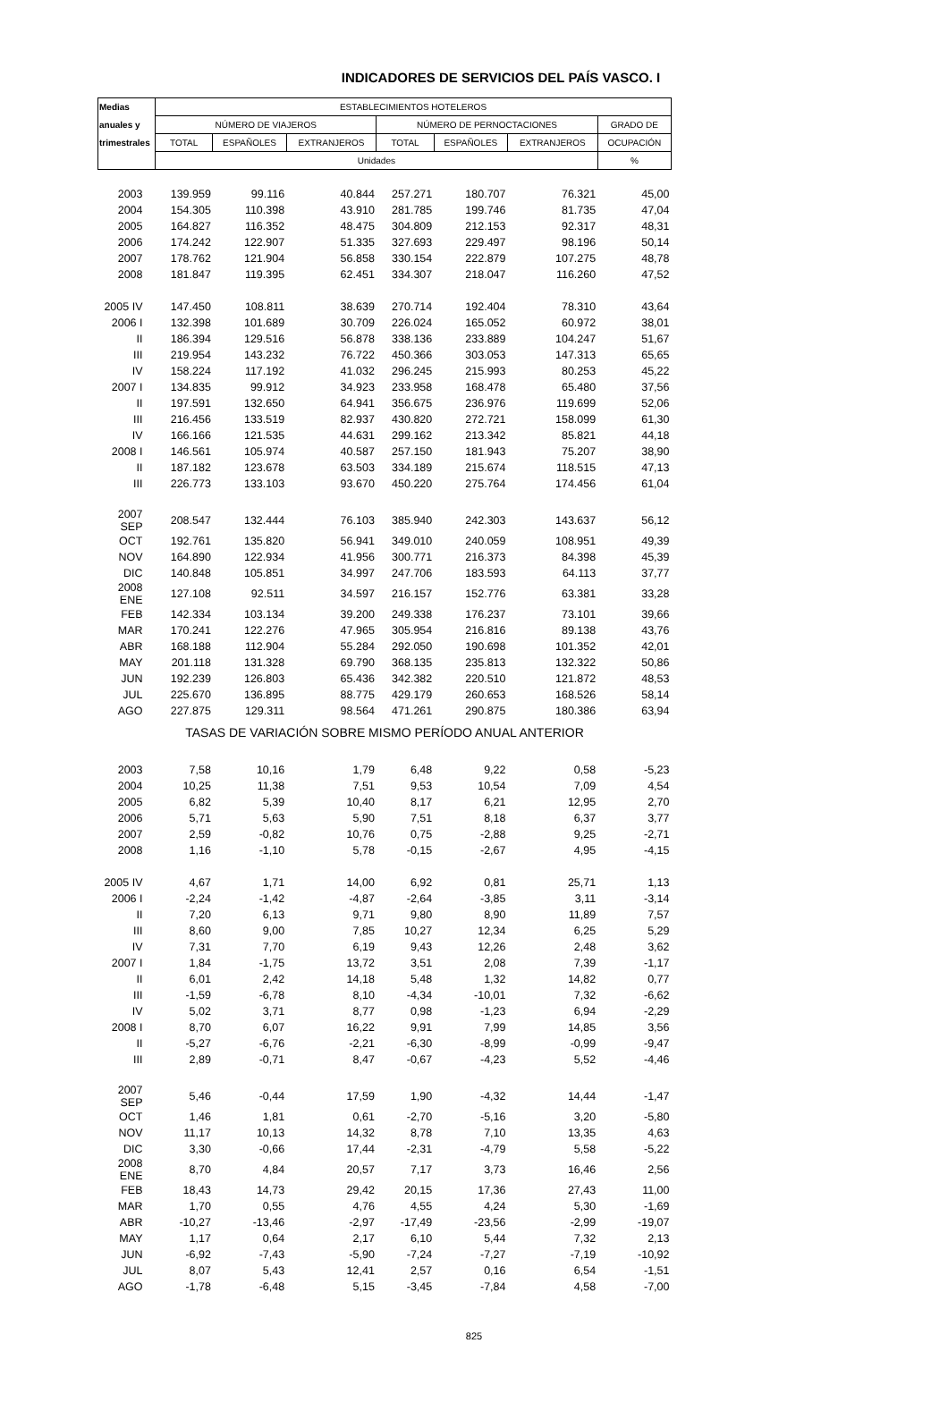INDICADORES DE SERVICIOS DEL PAÍS VASCO. I
| Medias | ESTABLECIMIENTOS HOTELEROS | | | | | | |
| --- | --- | --- | --- | --- | --- | --- | --- |
| anuales y | NÚMERO DE VIAJEROS | | | NÚMERO DE PERNOCTACIONES | | | GRADO DE |
| trimestrales | TOTAL | ESPAÑOLES | EXTRANJEROS | TOTAL | ESPAÑOLES | EXTRANJEROS | OCUPACIÓN |
| | Unidades | | | | | | % |
| 2003 | 139.959 | 99.116 | 40.844 | 257.271 | 180.707 | 76.321 | 45,00 |
| 2004 | 154.305 | 110.398 | 43.910 | 281.785 | 199.746 | 81.735 | 47,04 |
| 2005 | 164.827 | 116.352 | 48.475 | 304.809 | 212.153 | 92.317 | 48,31 |
| 2006 | 174.242 | 122.907 | 51.335 | 327.693 | 229.497 | 98.196 | 50,14 |
| 2007 | 178.762 | 121.904 | 56.858 | 330.154 | 222.879 | 107.275 | 48,78 |
| 2008 | 181.847 | 119.395 | 62.451 | 334.307 | 218.047 | 116.260 | 47,52 |
| 2005 IV | 147.450 | 108.811 | 38.639 | 270.714 | 192.404 | 78.310 | 43,64 |
| 2006 I | 132.398 | 101.689 | 30.709 | 226.024 | 165.052 | 60.972 | 38,01 |
| II | 186.394 | 129.516 | 56.878 | 338.136 | 233.889 | 104.247 | 51,67 |
| III | 219.954 | 143.232 | 76.722 | 450.366 | 303.053 | 147.313 | 65,65 |
| IV | 158.224 | 117.192 | 41.032 | 296.245 | 215.993 | 80.253 | 45,22 |
| 2007 I | 134.835 | 99.912 | 34.923 | 233.958 | 168.478 | 65.480 | 37,56 |
| II | 197.591 | 132.650 | 64.941 | 356.675 | 236.976 | 119.699 | 52,06 |
| III | 216.456 | 133.519 | 82.937 | 430.820 | 272.721 | 158.099 | 61,30 |
| IV | 166.166 | 121.535 | 44.631 | 299.162 | 213.342 | 85.821 | 44,18 |
| 2008 I | 146.561 | 105.974 | 40.587 | 257.150 | 181.943 | 75.207 | 38,90 |
| II | 187.182 | 123.678 | 63.503 | 334.189 | 215.674 | 118.515 | 47,13 |
| III | 226.773 | 133.103 | 93.670 | 450.220 | 275.764 | 174.456 | 61,04 |
| 2007 SEP | 208.547 | 132.444 | 76.103 | 385.940 | 242.303 | 143.637 | 56,12 |
| OCT | 192.761 | 135.820 | 56.941 | 349.010 | 240.059 | 108.951 | 49,39 |
| NOV | 164.890 | 122.934 | 41.956 | 300.771 | 216.373 | 84.398 | 45,39 |
| DIC | 140.848 | 105.851 | 34.997 | 247.706 | 183.593 | 64.113 | 37,77 |
| 2008 ENE | 127.108 | 92.511 | 34.597 | 216.157 | 152.776 | 63.381 | 33,28 |
| FEB | 142.334 | 103.134 | 39.200 | 249.338 | 176.237 | 73.101 | 39,66 |
| MAR | 170.241 | 122.276 | 47.965 | 305.954 | 216.816 | 89.138 | 43,76 |
| ABR | 168.188 | 112.904 | 55.284 | 292.050 | 190.698 | 101.352 | 42,01 |
| MAY | 201.118 | 131.328 | 69.790 | 368.135 | 235.813 | 132.322 | 50,86 |
| JUN | 192.239 | 126.803 | 65.436 | 342.382 | 220.510 | 121.872 | 48,53 |
| JUL | 225.670 | 136.895 | 88.775 | 429.179 | 260.653 | 168.526 | 58,14 |
| AGO | 227.875 | 129.311 | 98.564 | 471.261 | 290.875 | 180.386 | 63,94 |
| TASAS DE VARIACIÓN SOBRE MISMO PERÍODO ANUAL ANTERIOR | | | | | | | |
| 2003 | 7,58 | 10,16 | 1,79 | 6,48 | 9,22 | 0,58 | -5,23 |
| 2004 | 10,25 | 11,38 | 7,51 | 9,53 | 10,54 | 7,09 | 4,54 |
| 2005 | 6,82 | 5,39 | 10,40 | 8,17 | 6,21 | 12,95 | 2,70 |
| 2006 | 5,71 | 5,63 | 5,90 | 7,51 | 8,18 | 6,37 | 3,77 |
| 2007 | 2,59 | -0,82 | 10,76 | 0,75 | -2,88 | 9,25 | -2,71 |
| 2008 | 1,16 | -1,10 | 5,78 | -0,15 | -2,67 | 4,95 | -4,15 |
| 2005 IV | 4,67 | 1,71 | 14,00 | 6,92 | 0,81 | 25,71 | 1,13 |
| 2006 I | -2,24 | -1,42 | -4,87 | -2,64 | -3,85 | 3,11 | -3,14 |
| II | 7,20 | 6,13 | 9,71 | 9,80 | 8,90 | 11,89 | 7,57 |
| III | 8,60 | 9,00 | 7,85 | 10,27 | 12,34 | 6,25 | 5,29 |
| IV | 7,31 | 7,70 | 6,19 | 9,43 | 12,26 | 2,48 | 3,62 |
| 2007 I | 1,84 | -1,75 | 13,72 | 3,51 | 2,08 | 7,39 | -1,17 |
| II | 6,01 | 2,42 | 14,18 | 5,48 | 1,32 | 14,82 | 0,77 |
| III | -1,59 | -6,78 | 8,10 | -4,34 | -10,01 | 7,32 | -6,62 |
| IV | 5,02 | 3,71 | 8,77 | 0,98 | -1,23 | 6,94 | -2,29 |
| 2008 I | 8,70 | 6,07 | 16,22 | 9,91 | 7,99 | 14,85 | 3,56 |
| II | -5,27 | -6,76 | -2,21 | -6,30 | -8,99 | -0,99 | -9,47 |
| III | 2,89 | -0,71 | 8,47 | -0,67 | -4,23 | 5,52 | -4,46 |
| 2007 SEP | 5,46 | -0,44 | 17,59 | 1,90 | -4,32 | 14,44 | -1,47 |
| OCT | 1,46 | 1,81 | 0,61 | -2,70 | -5,16 | 3,20 | -5,80 |
| NOV | 11,17 | 10,13 | 14,32 | 8,78 | 7,10 | 13,35 | 4,63 |
| DIC | 3,30 | -0,66 | 17,44 | -2,31 | -4,79 | 5,58 | -5,22 |
| 2008 ENE | 8,70 | 4,84 | 20,57 | 7,17 | 3,73 | 16,46 | 2,56 |
| FEB | 18,43 | 14,73 | 29,42 | 20,15 | 17,36 | 27,43 | 11,00 |
| MAR | 1,70 | 0,55 | 4,76 | 4,55 | 4,24 | 5,30 | -1,69 |
| ABR | -10,27 | -13,46 | -2,97 | -17,49 | -23,56 | -2,99 | -19,07 |
| MAY | 1,17 | 0,64 | 2,17 | 6,10 | 5,44 | 7,32 | 2,13 |
| JUN | -6,92 | -7,43 | -5,90 | -7,24 | -7,27 | -7,19 | -10,92 |
| JUL | 8,07 | 5,43 | 12,41 | 2,57 | 0,16 | 6,54 | -1,51 |
| AGO | -1,78 | -6,48 | 5,15 | -3,45 | -7,84 | 4,58 | -7,00 |
825